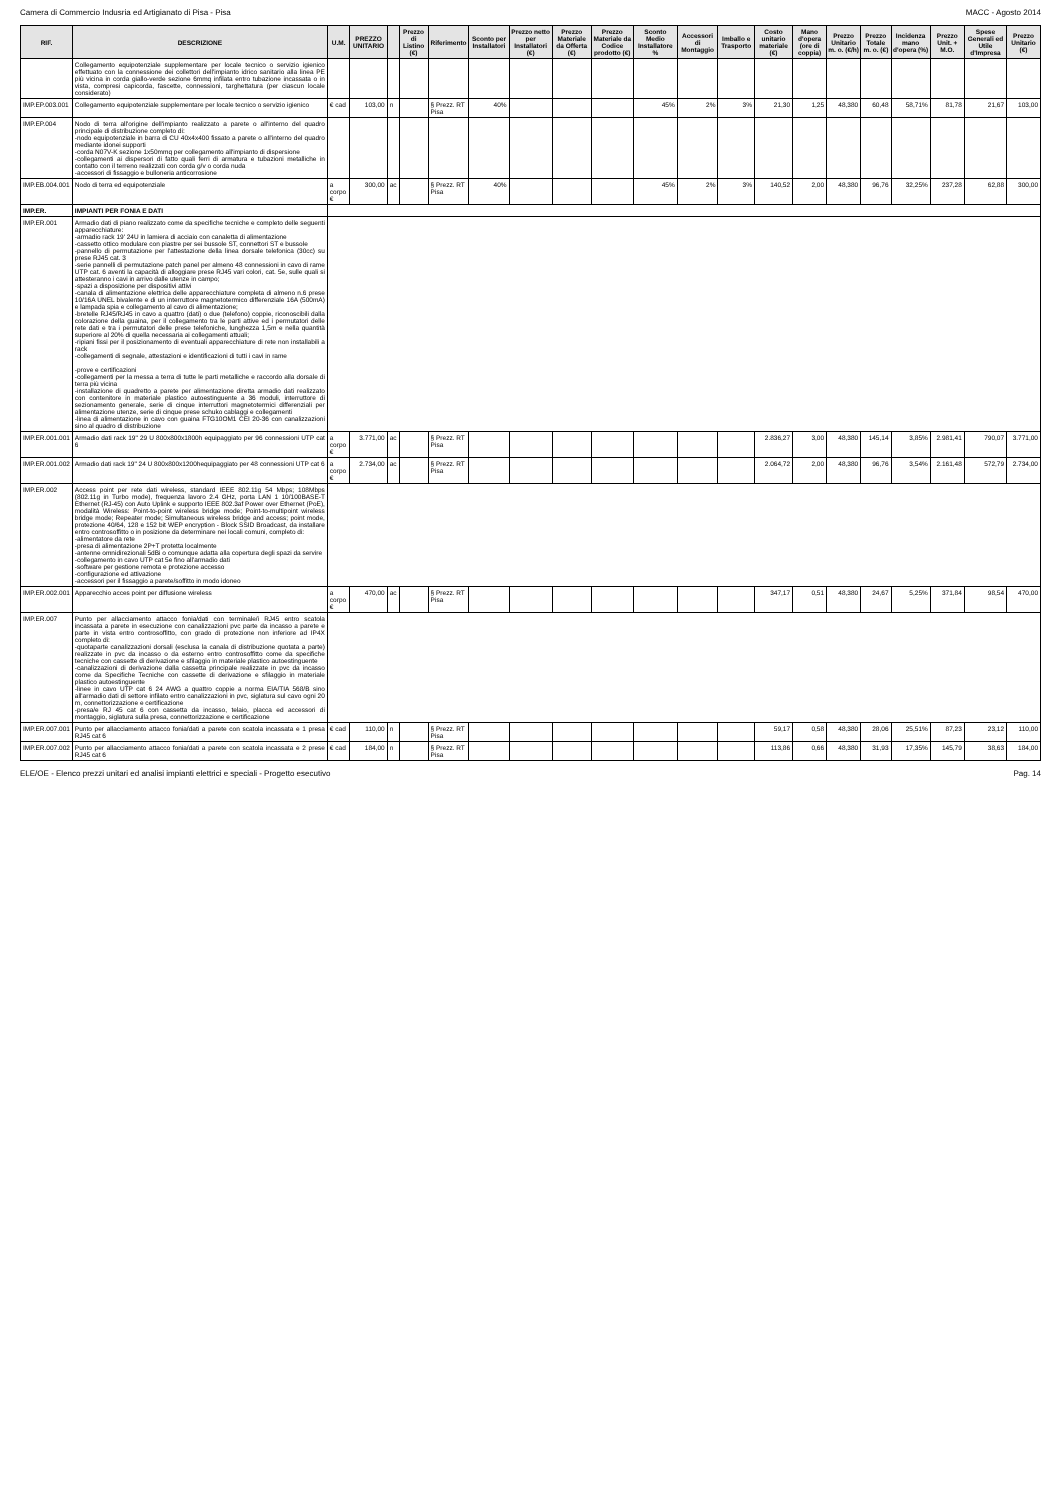Camera di Commercio Indusria ed Artigianato di Pisa - Pisa MACC - Agosto 2014
| RIF. | DESCRIZIONE | U.M. | PREZZO UNITARIO | | Prezzo di Listino (€) | Riferimento | Sconto per Installatori | Prezzo netto per Installatori (€) | Prezzo Materiale da Offerta (€) | Prezzo Materiale da Codice prodotto (€) | Sconto Medio Installatore % | Accessori di Montaggio | Imballo e Trasporto | Costo unitario materiale (€) | Mano d'opera (ore di coppia) | Prezzo Unitario m. o. (€/h) | Prezzo Totale m. o. (€) | Incidenza mano d'opera (%) | Prezzo Unit. + M.O. | Spese Generali ed Utile d'Impresa | Prezzo Unitario (€) |
| --- | --- | --- | --- | --- | --- | --- | --- | --- | --- | --- | --- | --- | --- | --- | --- | --- | --- | --- | --- | --- | --- |
| | Collegamento equipotenziale supplementare per locale tecnico o servizio igienico effettuato con la connessione dei collettori dell'impianto idrico sanitario alla linea PE più vicina in corda giallo-verde sezione 6mmq infilata entro tubazione incassata o in vista, compresi capicorda, fascette, connessioni, targhettatura (per ciascun locale considerato) | | | | | | | | | | | | | | | | | | | | |
| IMP.EP.003.001 | Collegamento equipotenziale supplementare per locale tecnico o servizio igienico | € cad | 103,00 | n | | § Prezz. RT Pisa | 40% | | | | 45% | 2% | 3% | 21,30 | 1,25 | 48,380 | 60,48 | 58,71% | 81,78 | 21,67 | 103,00 |
| IMP.EP.004 | Nodo di terra all'origine dell'impianto realizzato a parete o all'interno del quadro principale di distribuzione completo di: -nodo equipotenziale in barra di CU 40x4x400 fissato a parete o all'interno del quadro mediante idonei supporti -corda N07V-K sezione 1x50mmq per collegamento all'impianto di dispersione -collegamenti ai dispersori di fatto quali ferri di armatura e tubazioni metalliche in contatto con il terreno realizzati con corda g/v o corda nuda -accessori di fissaggio e bulloneria anticorrosione | | | | | | | | | | | | | | | | | | | | |
| IMP.EB.004.001 | Nodo di terra ed equipotenziale | a corpo € | 300,00 | ac | | § Prezz. RT Pisa | 40% | | | | 45% | 2% | 3% | 140,52 | 2,00 | 48,380 | 96,76 | 32,25% | 237,28 | 62,88 | 300,00 |
| IMP.ER. | IMPIANTI PER FONIA E DATI | | | | | | | | | | | | | | | | | | | | |
| IMP.ER.001 | Armadio dati di piano realizzato come da specifiche tecniche e completo delle seguenti apparecchiature: -armadio rack 19' 24U in lamiera di acciaio con canaletta di alimentazione -cassetto ottico modulare con piastre per sei bussole ST, connettori ST e bussole -pannello di permutazione per l'attestazione della linea dorsale telefonica (30cc) su prese RJ45 cat. 3 -serie pannelli di permutazione patch panel per almeno 48 connessioni in cavo di rame UTP cat. 6 aventi la capacità di alloggiare prese RJ45 vari colori, cat. 5e, sulle quali si attesteranno i cavi in arrivo dalle utenze in campo; -spazi a disposizione per dispositivi attivi -canala di alimentazione elettrica delle apparecchiature completa di almeno n.6 prese 10/16A UNEL bivalente e di un interruttore magnetotermico differenziale 16A (500mA) e lampada spia e collegamento al cavo di alimentazione; -bretelle RJ45/RJ45 in cavo a quattro (dati) o due (telefono) coppie, riconoscibili dalla colorazione della guaina, per il collegamento tra le parti attive ed i permutatori delle rete dati e tra i permutatori delle prese telefoniche, lunghezza 1,5m e nella quantità superiore al 20% di quella necessaria ai collegamenti attuali; -ripiani fissi per il posizionamento di eventuali apparecchiature di rete non installabili a rack -collegamenti di segnale, attestazioni e identificazioni di tutti i cavi in rame -prove e certificazioni -collegamenti per la messa a terra di tutte le parti metalliche e raccordo alla dorsale di terra più vicina -installazione di quadretto a parete per alimentazione diretta armadio dati realizzato con contenitore in materiale plastico autoestinguente a 36 moduli, interruttore di sezionamento generale, serie di cinque interruttori magnetotermici differenziali per alimentazione utenze, serie di cinque prese schuko cablaggi e collegamenti -linea di alimentazione in cavo con guaina FTG10OM1 CEI 20-36 con canalizzazioni sino al quadro di distribuzione | | | | | | | | | | | | | | | | | | | | |
| IMP.ER.001.001 | Armadio dati rack 19" 29 U 800x800x1800h equipaggiato per 96 connessioni UTP cat 6 | a corpo € | 3.771,00 | ac | | § Prezz. RT Pisa | | | | | | | | 2.836,27 | 3,00 | 48,380 | 145,14 | 3,85% | 2.981,41 | 790,07 | 3.771,00 |
| IMP.ER.001.002 | Armadio dati rack 19" 24 U 800x800x1200hequipaggiato per 48 connessioni UTP cat 6 | a corpo € | 2.734,00 | ac | | § Prezz. RT Pisa | | | | | | | | 2.064,72 | 2,00 | 48,380 | 96,76 | 3,54% | 2.161,48 | 572,79 | 2.734,00 |
| IMP.ER.002 | Access point per rete dati wireless, standard IEEE 802.11g 54 Mbps; 108Mbps (802.11g in Turbo mode), frequenza lavoro 2.4 GHz, porta LAN 1 10/100BASE-T Ethernet (RJ-45) con Auto Uplink e supporto IEEE 802.3af Power over Ethernet (PoE), modalità Wireless: Point-to-point wireless bridge mode; Point-to-multipoint wireless bridge mode; Repeater mode; Simultaneous wireless bridge and access; point mode, protezione 40/64, 128 e 152 bit WEP encryption - Block SSID Broadcast, da installare entro controsoffitto o in posizione da determinare nei locali comuni, completo di: -alimentatore da rete -presa di alimentazione 2P+T protetta localmente -antenne omnidirezionali 5dBi o comunque adatta alla copertura degli spazi da servire -collegamento in cavo UTP cat 5e fino all'armadio dati -software per gestione remota e protezione accesso -configurazione ed attivazione -accessori per il fissaggio a parete/soffitto in modo idoneo | | | | | | | | | | | | | | | | | | | | |
| IMP.ER.002.001 | Apparecchio acces point per diffusione wireless | a corpo € | 470,00 | ac | | § Prezz. RT Pisa | | | | | | | | 347,17 | 0,51 | 48,380 | 24,67 | 5,25% | 371,84 | 98,54 | 470,00 |
| IMP.ER.007 | Punto per allacciamento attacco fonia/dati con terminale/i RJ45 entro scatola incassata a parete in esecuzione con canalizzazioni pvc parte da incasso a parete e parte in vista entro controsoffitto, con grado di protezione non inferiore ad IP4X completo di: -quotaparte canalizzazioni dorsali (esclusa la canala di distribuzione quotata a parte) realizzate in pvc da incasso o da esterno entro controsoffitto come da specifiche tecniche con cassette di derivazione e sfilaggio in materiale plastico autoestinguente -canalizzazioni di derivazione dalla cassetta principale realizzate in pvc da incasso come da Specifiche Tecniche con cassette di derivazione e sfilaggio in materiale plastico autoestinguente -linee in cavo UTP cat 6 24 AWG a quattro coppie a norma EIA/TIA 568/B sino all'armadio dati di settore infilato entro canalizzazioni in pvc, siglatura sul cavo ogni 20 m, connettorizzazione e certificazione -presa/e RJ 45 cat 6 con cassetta da incasso, telaio, placca ed accessori di montaggio, siglatura sulla presa, connettorizzazione e certificazione | | | | | | | | | | | | | | | | | | | | |
| IMP.ER.007.001 | Punto per allacciamento attacco fonia/dati a parete con scatola incassata e 1 presa RJ45 cat 6 | € cad | 110,00 | n | | § Prezz. RT Pisa | | | | | | | | 59,17 | 0,58 | 48,380 | 28,06 | 25,51% | 87,23 | 23,12 | 110,00 |
| IMP.ER.007.002 | Punto per allacciamento attacco fonia/dati a parete con scatola incassata e 2 prese RJ45 cat 6 | € cad | 184,00 | n | | § Prezz. RT Pisa | | | | | | | | 113,86 | 0,66 | 48,380 | 31,93 | 17,35% | 145,79 | 38,63 | 184,00 |
ELE/OE - Elenco prezzi unitari ed analisi impianti elettrici e speciali - Progetto esecutivo Pag. 14